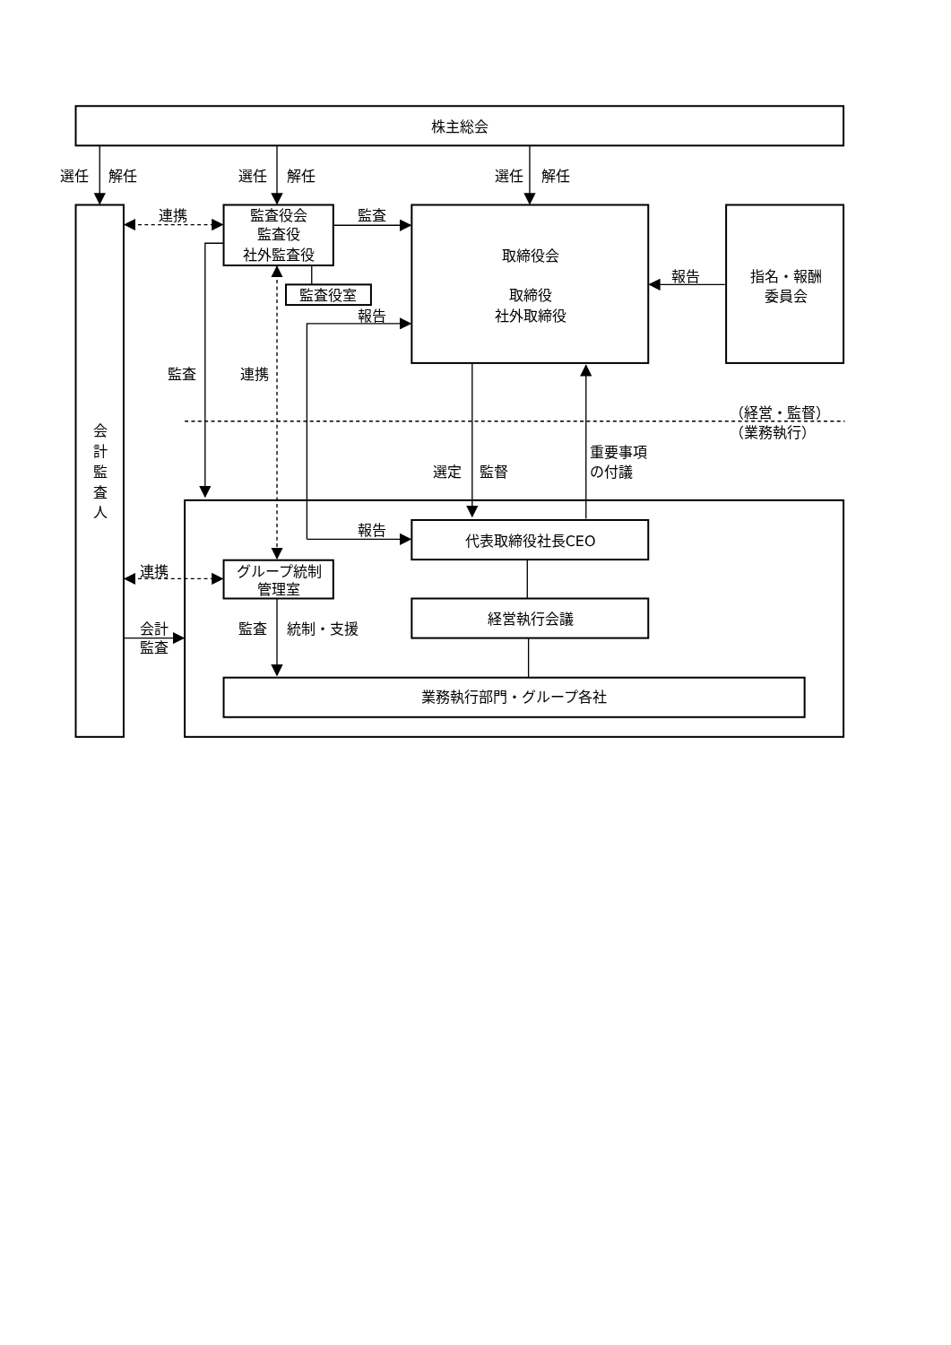株主総会
選任
解任
選任
解任
選任
解任
連携
監査役会
監査役
社外監査役
監査
取締役会
取締役
社外取締役
報告
指名・報酬
委員会
監査役室
報告
監査
連携
（経営・監督）
（業務執行）
会
計
監
査
人
選定
監督
重要事項
の付議
報告
代表取締役社長CEO
連携
グループ統制
管理室
経営執行会議
監査
統制・支援
会計
監査
業務執行部門・グループ各社